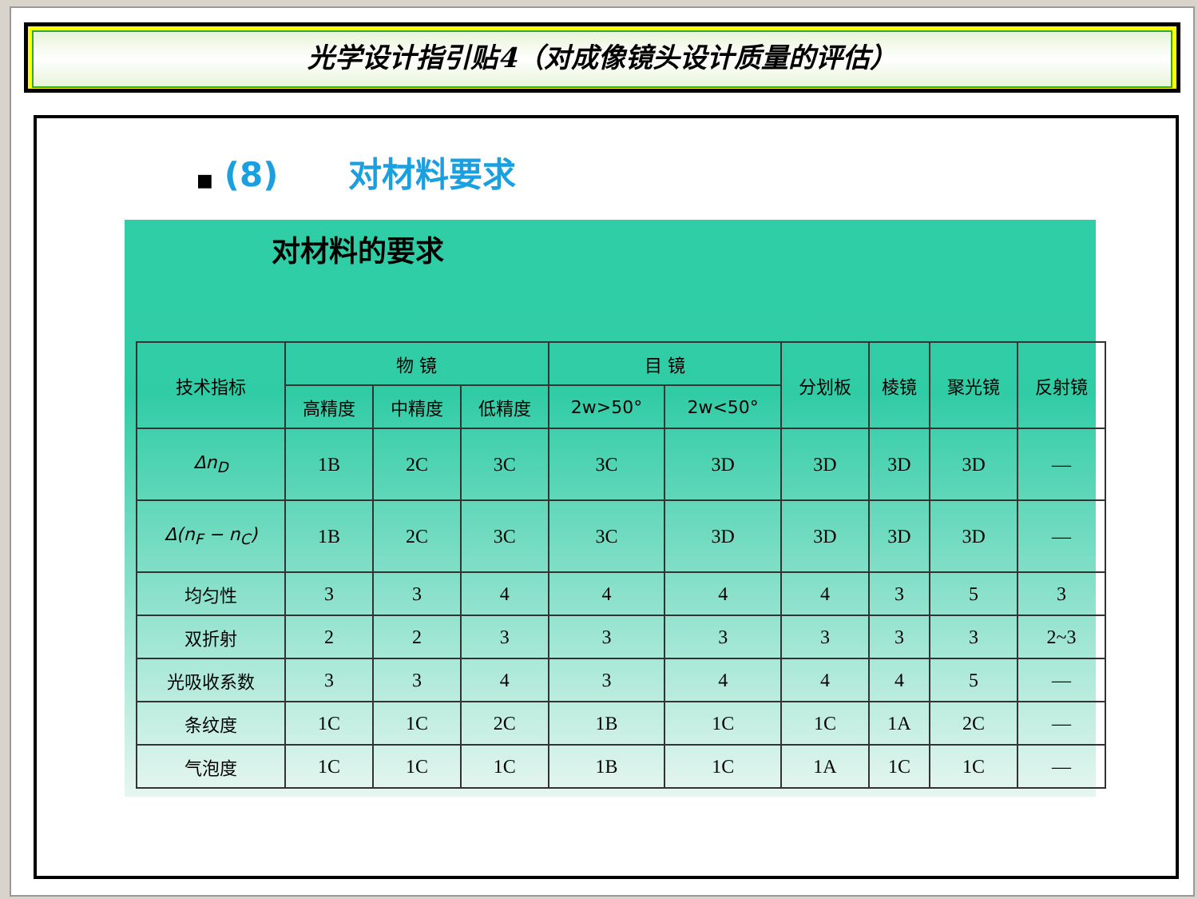光学设计指引贴4（对成像镜头设计质量的评估）
■ (8) 对材料要求
对材料的要求
| 技术指标 | 物 镜 | | | 目 镜 | | 分划板 | 棱镜 | 聚光镜 | 反射镜 |
| --- | --- | --- | --- | --- | --- | --- | --- | --- | --- |
| | 高精度 | 中精度 | 低精度 | 2w>50° | 2w<50° | | | | |
| Δn<sub>D</sub> | 1B | 2C | 3C | 3C | 3D | 3D | 3D | 3D | — |
| Δ(n<sub>F</sub> − n<sub>C</sub>) | 1B | 2C | 3C | 3C | 3D | 3D | 3D | 3D | — |
| 均匀性 | 3 | 3 | 4 | 4 | 4 | 4 | 3 | 5 | 3 |
| 双折射 | 2 | 2 | 3 | 3 | 3 | 3 | 3 | 3 | 2~3 |
| 光吸收系数 | 3 | 3 | 4 | 3 | 4 | 4 | 4 | 5 | — |
| 条纹度 | 1C | 1C | 2C | 1B | 1C | 1C | 1A | 2C | — |
| 气泡度 | 1C | 1C | 1C | 1B | 1C | 1A | 1C | 1C | — |